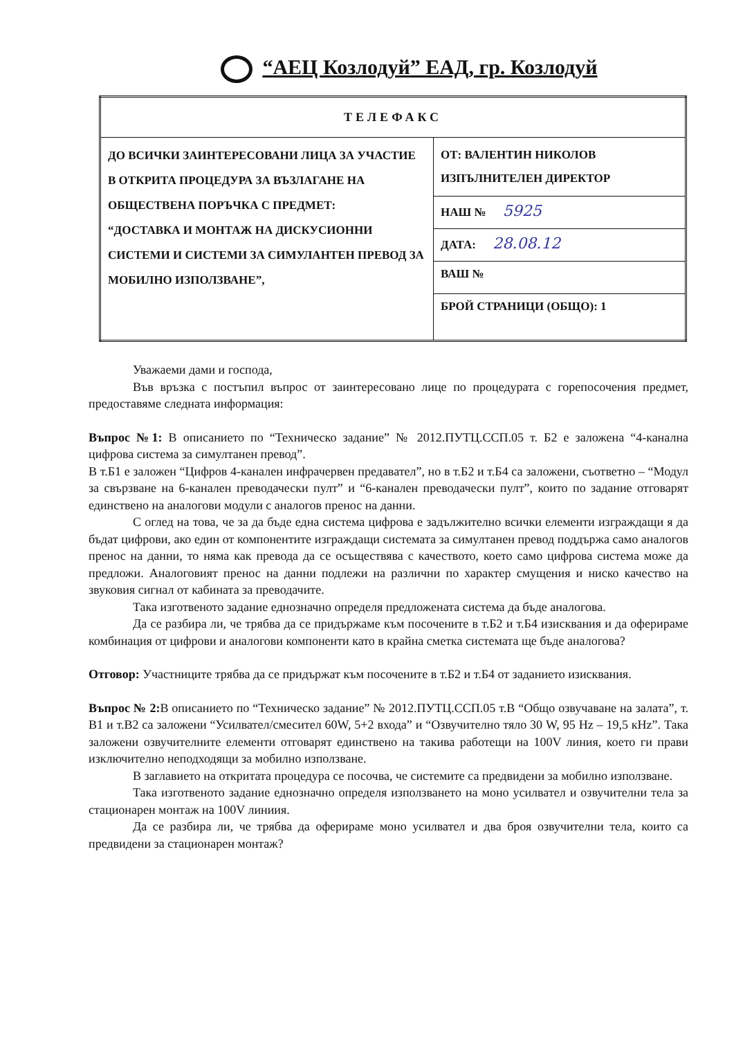“АЕЦ Козлодуй” ЕАД, гр. Козлодуй
| ТЕЛЕФАКС | |
| --- | --- |
| ДО ВСИЧКИ ЗАИНТЕРЕСОВАНИ ЛИЦА ЗА УЧАСТИЕ В ОТКРИТА ПРОЦЕДУРА ЗА ВЪЗЛАГАНЕ НА ОБЩЕСТВЕНА ПОРЪЧКА С ПРЕДМЕТ: “ДОСТАВКА И МОНТАЖ НА ДИСКУСИОННИ СИСТЕМИ И СИСТЕМИ ЗА СИМУЛАНТЕН ПРЕВОД ЗА МОБИЛНО ИЗПОЛЗВАНЕ”, | ОТ: ВАЛЕНТИН НИКОЛОВ ИЗПЪЛНИТЕЛЕН ДИРЕКТОР |
| | НАШ № 5925 |
| | ДАТА: 28.08.12 |
| | ВАШ № |
| | БРОЙ СТРАНИЦИ (ОБЩО): 1 |
Уважаеми дами и господа,
Във връзка с постъпил въпрос от заинтересовано лице по процедурата с горепосочения предмет, предоставяме следната информация:
Въпрос №1: В описанието по “Техническо задание” № 2012.ПУТЦ.ССП.05 т. Б2 е заложена “4-канална цифрова система за симултанен превод”.
В т.Б1 е заложен “Цифров 4-канален инфрачервен предавател”, но в т.Б2 и т.Б4 са заложени, съответно – “Модул за свързване на 6-канален преводачески пулт” и “6-канален преводачески пулт”, които по задание отговарят единствено на аналогови модули с аналогов пренос на данни.
С оглед на това, че за да бъде една система цифрова е задължително всички елементи изграждащи я да бъдат цифрови, ако един от компонентите изграждащи системата за симултанен превод поддържа само аналогов пренос на данни, то няма как превода да се осъществява с качеството, което само цифрова система може да предложи. Аналоговият пренос на данни подлежи на различни по характер смущения и ниско качество на звуковия сигнал от кабината за преводачите.
Така изготвеното задание еднозначно определя предложената система да бъде аналогова.
Да се разбира ли, че трябва да се придържаме към посочените в т.Б2 и т.Б4 изисквания и да оферираме комбинация от цифрови и аналогови компоненти като в крайна сметка системата ще бъде аналогова?
Отговор: Участниците трябва да се придържат към посочените в т.Б2 и т.Б4 от заданието изисквания.
Въпрос № 2: В описанието по “Техническо задание” № 2012.ПУТЦ.ССП.05 т.В “Общо озвучаване на залата”, т. В1 и т.В2 са заложени “Усилвател/смесител 60W, 5+2 входа” и “Озвучително тяло 30 W, 95 Hz – 19,5 кHz”. Така заложени озвучителните елементи отговарят единствено на такива работещи на 100V линия, което ги прави изключително неподходящи за мобилно използване.
В заглавието на откритата процедура се посочва, че системите са предвидени за мобилно използване.
Така изготвеното задание еднозначно определя използването на моно усилвател и озвучителни тела за стационарен монтаж на 100V линиия.
Да се разбира ли, че трябва да оферираме моно усилвател и два броя озвучителни тела, които са предвидени за стационарен монтаж?